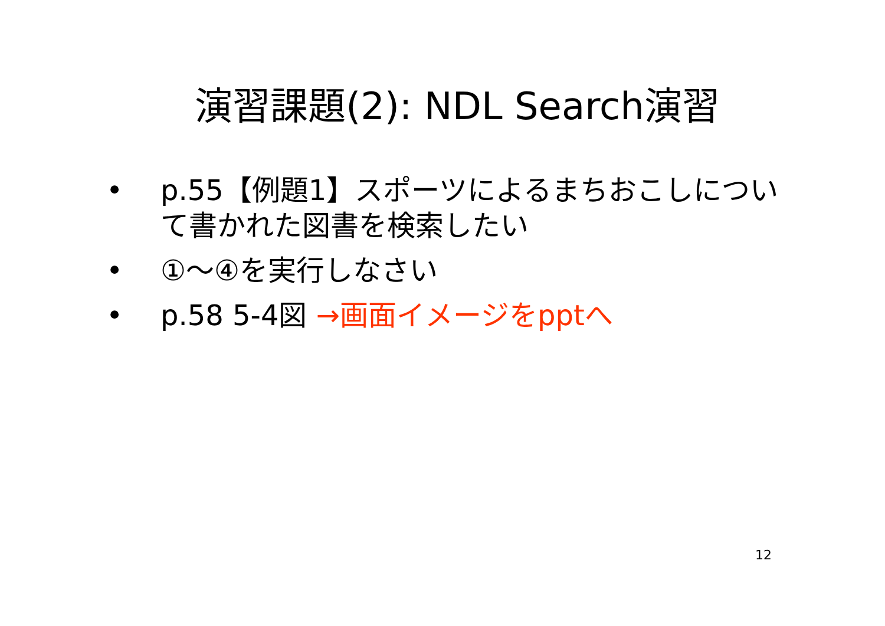演習課題(2): NDL Search演習
• p.55【例題1】スポーツによるまちおこしについて書かれた図書を検索したい
• ①～④を実行しなさい
• p.58 5-4図 →画面イメージをpptへ
12